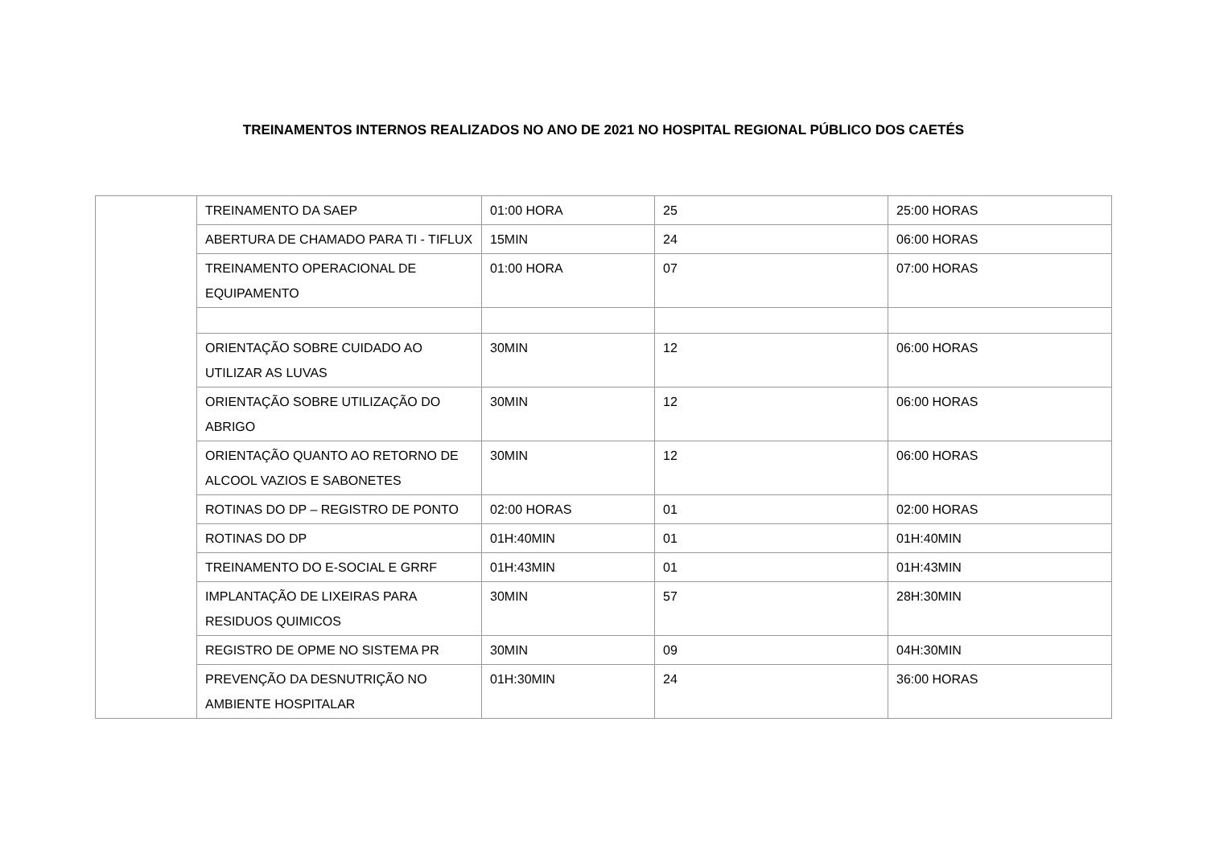TREINAMENTOS INTERNOS REALIZADOS NO ANO DE 2021 NO HOSPITAL REGIONAL PÚBLICO DOS CAETÉS
| | TREINAMENTO DA SAEP | 01:00 HORA | 25 | 25:00 HORAS |
| | ABERTURA DE CHAMADO PARA TI - TIFLUX | 15MIN | 24 | 06:00 HORAS |
| | TREINAMENTO OPERACIONAL DE EQUIPAMENTO | 01:00 HORA | 07 | 07:00 HORAS |
| | ORIENTAÇÃO SOBRE CUIDADO AO UTILIZAR AS LUVAS | 30MIN | 12 | 06:00 HORAS |
| | ORIENTAÇÃO SOBRE UTILIZAÇÃO DO ABRIGO | 30MIN | 12 | 06:00 HORAS |
| | ORIENTAÇÃO QUANTO AO RETORNO DE ALCOOL VAZIOS E SABONETES | 30MIN | 12 | 06:00 HORAS |
| | ROTINAS DO DP – REGISTRO DE PONTO | 02:00 HORAS | 01 | 02:00 HORAS |
| | ROTINAS DO DP | 01H:40MIN | 01 | 01H:40MIN |
| | TREINAMENTO DO E-SOCIAL E GRRF | 01H:43MIN | 01 | 01H:43MIN |
| | IMPLANTAÇÃO DE LIXEIRAS PARA RESIDUOS QUIMICOS | 30MIN | 57 | 28H:30MIN |
| | REGISTRO DE OPME NO SISTEMA PR | 30MIN | 09 | 04H:30MIN |
| | PREVENÇÃO DA DESNUTRIÇÃO NO AMBIENTE HOSPITALAR | 01H:30MIN | 24 | 36:00 HORAS |